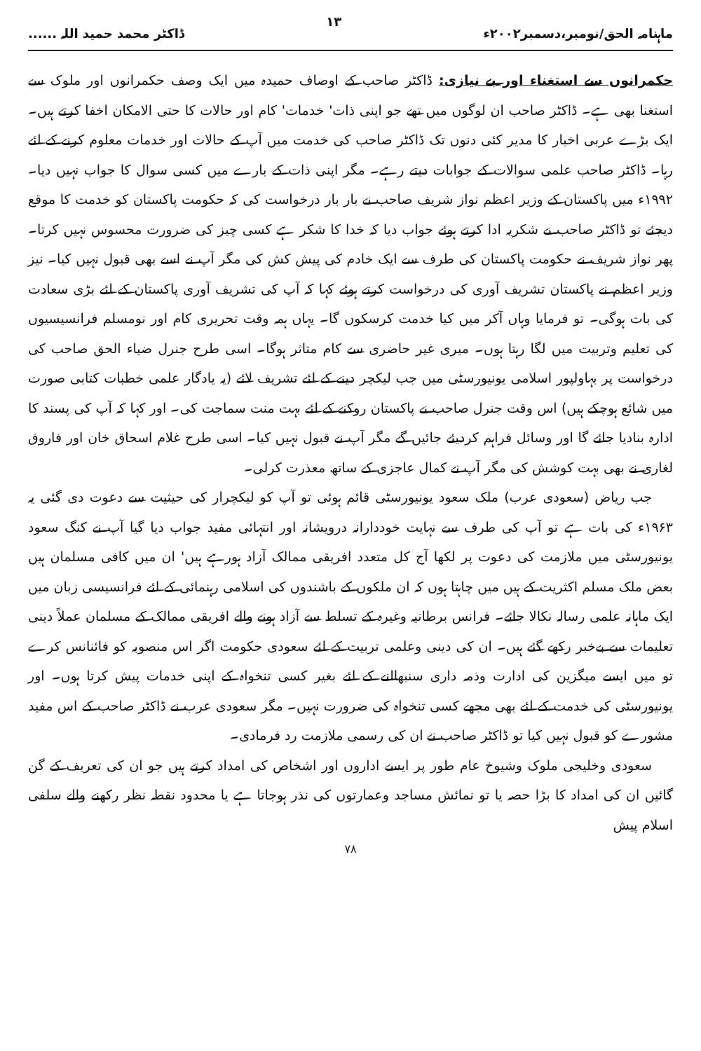ماہنامہ الحق/نومبر،دسمبر۲۰۰۲ء ۱۳ ڈاکٹر محمد حمید اللہ ......
حکمرانوں سے استغناء اور بے نیازی: ڈاکٹر صاحب کے اوصاف حمیدہ میں ایک وصف حکمرانوں اور ملوک سے استغنا بھی ہے۔ ڈاکٹر صاحب ان لوگوں میں تھے جو اپنی ذات' خدمات' کام اور حالات کا حتی الامکان اخفا کرتے ہیں۔ ایک بڑے عربی اخبار کا مدیر کئی دنوں تک ڈاکٹر صاحب کی خدمت میں آپ کے حالات اور خدمات معلوم کرنے کے لئے رہا۔ ڈاکٹر صاحب علمی سوالات کے جوابات دیتے رہے۔ مگر اپنی ذات کے بارے میں کسی سوال کا جواب نہیں دیا۔ ۱۹۹۲ء میں پاکستان کے وزیر اعظم نواز شریف صاحب نے بار بار درخواست کی کہ حکومت پاکستان کو خدمت کا موقع دیجئے تو ڈاکٹر صاحب نے شکریہ ادا کرتے ہوئے جواب دیا کہ خدا کا شکر ہے کسی چیز کی ضرورت محسوس نہیں کرتا۔ پھر نواز شریف نے حکومت پاکستان کی طرف سے ایک خادم کی پیش کش کی مگر آپ نے اسے بھی قبول نہیں کیا۔ نیز وزیر اعظم نے پاکستان تشریف آوری کی درخواست کرتے ہوئے کہا کہ آپ کی تشریف آوری پاکستان کے لئے بڑی سعادت کی بات ہوگی۔ تو فرمایا وہاں آکر میں کیا خدمت کرسکوں گا۔ یہاں ہمہ وقت تحریری کام اور نومسلم فرانسیسیوں کی تعلیم وتربیت میں لگا رہتا ہوں۔ میری غیر حاضری سے کام متاثر ہوگا۔ اسی طرح جنرل ضیاء الحق صاحب کی درخواست پر بہاولپور اسلامی یونیورسٹی میں جب لیکچر دینے کے لئے تشریف لائے (یہ یادگار علمی خطبات کتابی صورت میں شائع ہوچکے ہیں) اس وقت جنرل صاحب نے پاکستان روکنے کے لئے بہت منت سماجت کی۔ اور کہا کہ آپ کی پسند کا ادارہ بنادیا جائے گا اور وسائل فراہم کردیئے جائیں گے مگر آپ نے قبول نہیں کیا۔ اسی طرح غلام اسحاق خان اور فاروق لغاری نے بھی بہت کوشش کی مگر آپ نے کمال عاجزی کے ساتھ معذرت کرلی۔
جب ریاض (سعودی عرب) ملک سعود یونیورسٹی قائم ہوئی تو آپ کو لیکچرار کی حیثیت سے دعوت دی گئی یہ ۱۹۶۳ء کی بات ہے تو آپ کی طرف سے نہایت خوددارانہ درویشانہ اور انتہائی مفید جواب دیا گیا آپ نے کنگ سعود یونیورسٹی میں ملازمت کی دعوت پر لکھا آج کل متعدد افریقی ممالک آزاد ہورہے ہیں' ان میں کافی مسلمان ہیں بعض ملک مسلم اکثریت کے ہیں میں چاہتا ہوں کہ ان ملکوں کے باشندوں کی اسلامی رہنمائی کے لئے فرانسیسی زبان میں ایک ماہانہ علمی رسالہ نکالا جائے۔ فرانس برطانیہ وغیرہ کے تسلط سے آزاد ہونے والے افریقی ممالک کے مسلمان عملاً دینی تعلیمات سے بےخبر رکھے گئے ہیں۔ ان کی دینی وعلمی تربیت کے لئے سعودی حکومت اگر اس منصوبہ کو فائنانس کرے تو میں ایسے میگزین کی ادارت وذمہ داری سنبھالنے کے لئے بغیر کسی تنخواہ کے اپنی خدمات پیش کرتا ہوں۔ اور یونیورسٹی کی خدمت کے لئے بھی مجھے کسی تنخواہ کی ضرورت نہیں۔ مگر سعودی عرب نے ڈاکٹر صاحب کے اس مفید مشورے کو قبول نہیں کیا تو ڈاکٹر صاحب نے ان کی رسمی ملازمت رد فرمادی۔
سعودی وخلیجی ملوک وشیوخ عام طور پر ایسے اداروں اور اشخاص کی امداد کرتے ہیں جو ان کی تعریف کے گن گائیں ان کی امداد کا بڑا حصہ یا تو نمائش مساجد وعمارتوں کی نذر ہوجاتا ہے یا محدود نقطہ نظر رکھنے والے سلفی اسلام پیش
۷۸